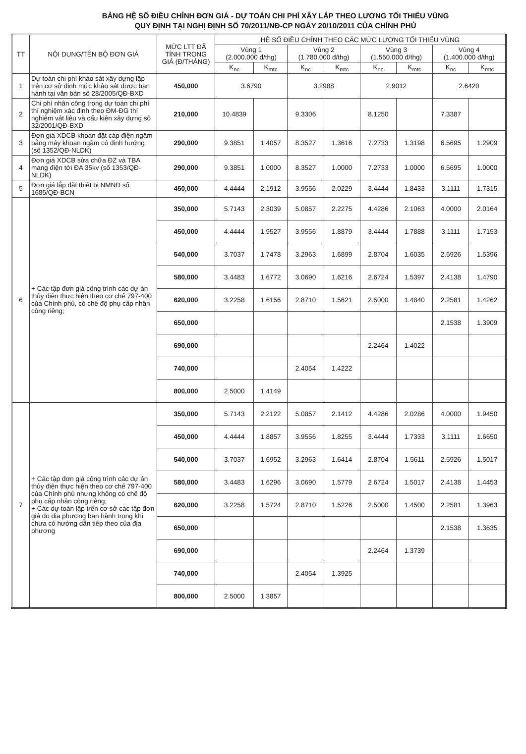BẢNG HỆ SỐ ĐIỀU CHỈNH ĐƠN GIÁ - DỰ TOÁN CHI PHÍ XÂY LẮP THEO LƯƠNG TỐI THIỂU VÙNG
QUY ĐỊNH TẠI NGHỊ ĐỊNH SỐ 70/2011/NĐ-CP NGÀY 20/10/2011 CỦA CHÍNH PHỦ
| TT | NỘI DUNG/TÊN BỘ ĐƠN GIÁ | MỨC LTT ĐÃ TÍNH TRONG GIÁ (Đ/THÁNG) | HỆ SỐ ĐIỀU CHỈNH THEO CÁC MỨC LƯƠNG TỐI THIỂU VÙNG | | | | | | | |
| --- | --- | --- | --- | --- | --- | --- | --- | --- | --- | --- |
| | | | Vùng 1 (2.000.000 đ/thg) | | Vùng 2 (1.780.000 đ/thg) | | Vùng 3 (1.550.000 đ/thg) | | Vùng 4 (1.400.000 đ/thg) | |
| | | | K<sub>nc</sub> | K<sub>mtc</sub> | K<sub>nc</sub> | K<sub>mtc</sub> | K<sub>nc</sub> | K<sub>mtc</sub> | K<sub>nc</sub> | K<sub>mtc</sub> |
| 1 | Dự toán chi phí khảo sát xây dựng lập trên cơ sở định mức khảo sát được ban hành tại văn bản số 28/2005/QĐ-BXD | 450,000 | 3.6790 | | 3.2988 | | 2.9012 | | 2.6420 | |
| 2 | Chi phí nhân công trong dự toán chi phí thí nghiệm xác định theo ĐM-ĐG thí nghiệm vật liệu và cấu kiện xây dựng số 32/2001/QĐ-BXD | 210,000 | 10.4839 | | 9.3306 | | 8.1250 | | 7.3387 | |
| 3 | Đơn giá XDCB khoan đặt cáp điện ngầm bằng máy khoan ngầm có định hướng (số 1352/QĐ-NLDK) | 290,000 | 9.3851 | 1.4057 | 8.3527 | 1.3616 | 7.2733 | 1.3198 | 6.5695 | 1.2909 |
| 4 | Đơn giá XDCB sửa chữa ĐZ và TBA mang điện tới ĐA 35kv (số 1353/QĐ-NLDK) | 290,000 | 9.3851 | 1.0000 | 8.3527 | 1.0000 | 7.2733 | 1.0000 | 6.5695 | 1.0000 |
| 5 | Đơn giá lắp đặt thiết bị NMNĐ số 1685/QĐ-BCN | 450,000 | 4.4444 | 2.1912 | 3.9556 | 2.0229 | 3.4444 | 1.8433 | 3.1111 | 1.7315 |
| 6 | + Các tập đơn giá công trình các dự án thủy điện thực hiện theo cơ chế 797-400 của Chính phủ, có chế độ phụ cấp nhân công riêng; | 350,000 | 5.7143 | 2.3039 | 5.0857 | 2.2275 | 4.4286 | 2.1063 | 4.0000 | 2.0164 |
| | | 450,000 | 4.4444 | 1.9527 | 3.9556 | 1.8879 | 3.4444 | 1.7888 | 3.1111 | 1.7153 |
| | | 540,000 | 3.7037 | 1.7478 | 3.2963 | 1.6899 | 2.8704 | 1.6035 | 2.5926 | 1.5396 |
| | | 580,000 | 3.4483 | 1.6772 | 3.0690 | 1.6216 | 2.6724 | 1.5397 | 2.4138 | 1.4790 |
| | | 620,000 | 3.2258 | 1.6156 | 2.8710 | 1.5621 | 2.5000 | 1.4840 | 2.2581 | 1.4262 |
| | | 650,000 | | | | | | | 2.1538 | 1.3909 |
| | | 690,000 | | | | | 2.2464 | 1.4022 | | |
| | | 740,000 | | | 2.4054 | 1.4222 | | | | |
| | | 800,000 | 2.5000 | 1.4149 | | | | | | |
| 7 | + Các tập đơn giá công trình các dự án thủy điện thực hiện theo cơ chế 797-400 của Chính phủ nhưng không có chế độ phụ cấp nhân công riêng; + Các dự toán lập trên cơ sở các tập đơn giá do địa phương ban hành trong khi chưa có hướng dẫn tiếp theo của địa phương | 350,000 | 5.7143 | 2.2122 | 5.0857 | 2.1412 | 4.4286 | 2.0286 | 4.0000 | 1.9450 |
| | | 450,000 | 4.4444 | 1.8857 | 3.9556 | 1.8255 | 3.4444 | 1.7333 | 3.1111 | 1.6650 |
| | | 540,000 | 3.7037 | 1.6952 | 3.2963 | 1.6414 | 2.8704 | 1.5611 | 2.5926 | 1.5017 |
| | | 580,000 | 3.4483 | 1.6296 | 3.0690 | 1.5779 | 2 6724 | 1.5017 | 2.4138 | 1.4453 |
| | | 620,000 | 3.2258 | 1.5724 | 2.8710 | 1.5226 | 2.5000 | 1.4500 | 2.2581 | 1.3963 |
| | | 650,000 | | | | | | | 2.1538 | 1.3635 |
| | | 690,000 | | | | | 2.2464 | 1.3739 | | |
| | | 740,000 | | | 2.4054 | 1.3925 | | | | |
| | | 800,000 | 2.5000 | 1.3857 | | | | | | |